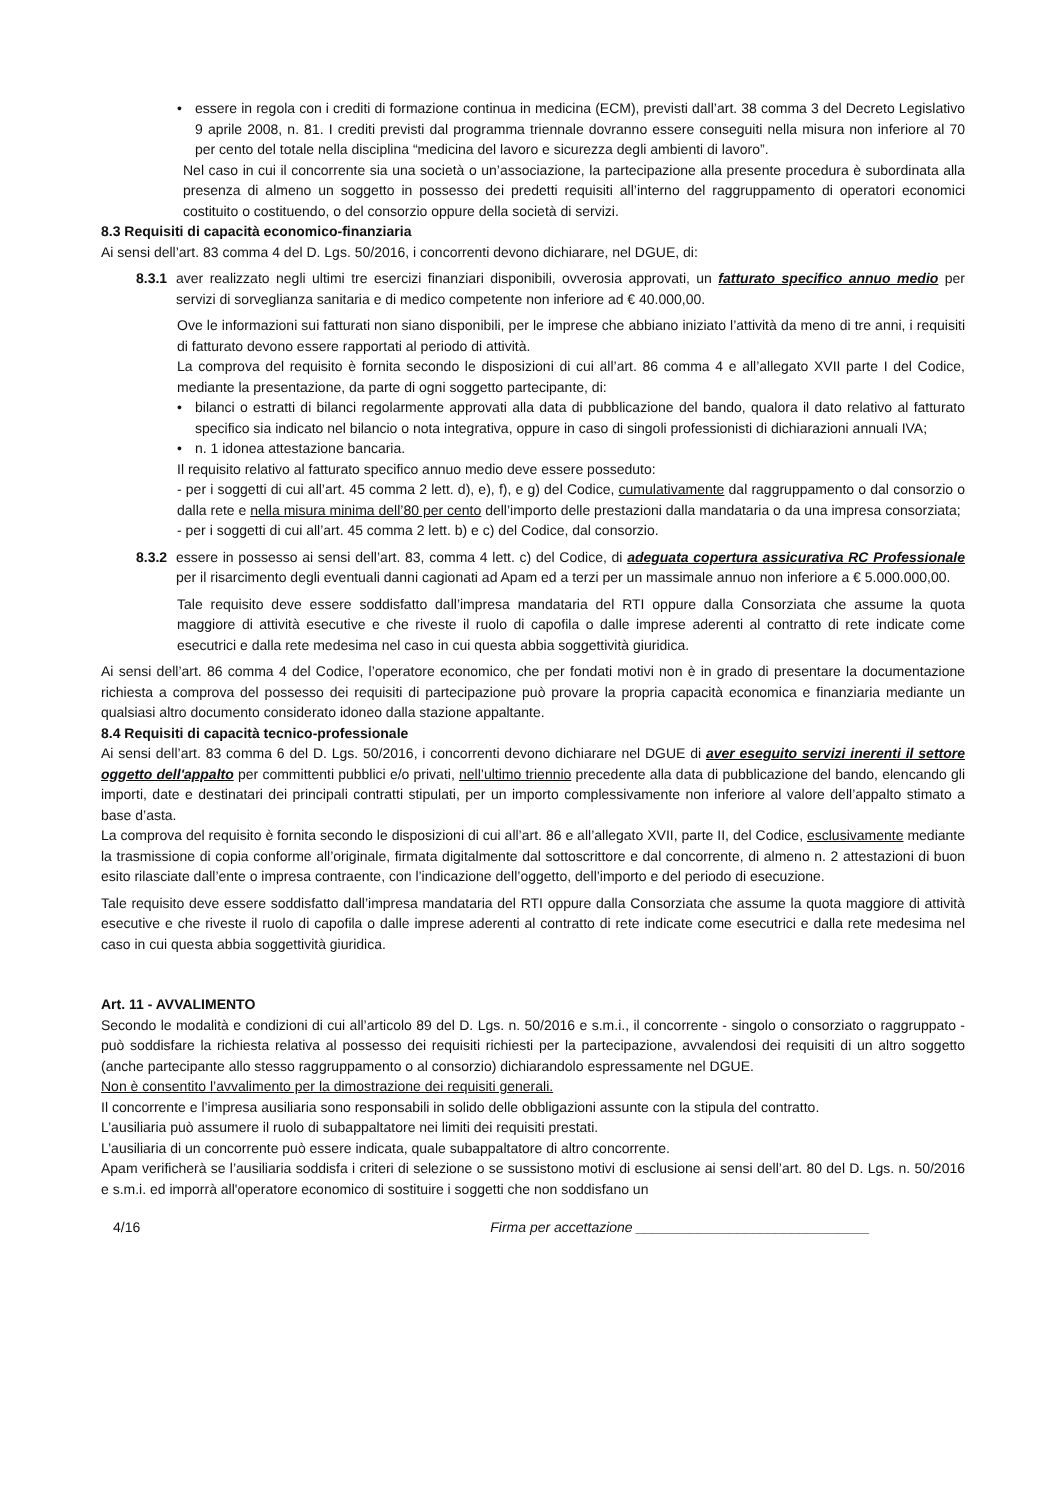• essere in regola con i crediti di formazione continua in medicina (ECM), previsti dall’art. 38 comma 3 del Decreto Legislativo 9 aprile 2008, n. 81. I crediti previsti dal programma triennale dovranno essere conseguiti nella misura non inferiore al 70 per cento del totale nella disciplina “medicina del lavoro e sicurezza degli ambienti di lavoro”.
Nel caso in cui il concorrente sia una società o un’associazione, la partecipazione alla presente procedura è subordinata alla presenza di almeno un soggetto in possesso dei predetti requisiti all’interno del raggruppamento di operatori economici costituito o costituendo, o del consorzio oppure della società di servizi.
8.3 Requisiti di capacità economico-finanziaria
Ai sensi dell’art. 83 comma 4 del D. Lgs. 50/2016, i concorrenti devono dichiarare, nel DGUE, di:
8.3.1
aver realizzato negli ultimi tre esercizi finanziari disponibili, ovverosia approvati, un fatturato specifico annuo medio per servizi di sorveglianza sanitaria e di medico competente non inferiore ad € 40.000,00.
Ove le informazioni sui fatturati non siano disponibili, per le imprese che abbiano iniziato l’attività da meno di tre anni, i requisiti di fatturato devono essere rapportati al periodo di attività.
La comprova del requisito è fornita secondo le disposizioni di cui all’art. 86 comma 4 e all’allegato XVII parte I del Codice, mediante la presentazione, da parte di ogni soggetto partecipante, di:
• bilanci o estratti di bilanci regolarmente approvati alla data di pubblicazione del bando, qualora il dato relativo al fatturato specifico sia indicato nel bilancio o nota integrativa, oppure in caso di singoli professionisti di dichiarazioni annuali IVA;
• n. 1 idonea attestazione bancaria.
Il requisito relativo al fatturato specifico annuo medio deve essere posseduto:
- per i soggetti di cui all’art. 45 comma 2 lett. d), e), f), e g) del Codice, cumulativamente dal raggruppamento o dal consorzio o dalla rete e nella misura minima dell’80 per cento dell’importo delle prestazioni dalla mandataria o da una impresa consorziata;
- per i soggetti di cui all’art. 45 comma 2 lett. b) e c) del Codice, dal consorzio.
8.3.2
essere in possesso ai sensi dell’art. 83, comma 4 lett. c) del Codice, di adeguata copertura assicurativa RC Professionale per il risarcimento degli eventuali danni cagionati ad Apam ed a terzi per un massimale annuo non inferiore a € 5.000.000,00.
Tale requisito deve essere soddisfatto dall’impresa mandataria del RTI oppure dalla Consorziata che assume la quota maggiore di attività esecutive e che riveste il ruolo di capofila o dalle imprese aderenti al contratto di rete indicate come esecutrici e dalla rete medesima nel caso in cui questa abbia soggettività giuridica.
Ai sensi dell’art. 86 comma 4 del Codice, l’operatore economico, che per fondati motivi non è in grado di presentare la documentazione richiesta a comprova del possesso dei requisiti di partecipazione può provare la propria capacità economica e finanziaria mediante un qualsiasi altro documento considerato idoneo dalla stazione appaltante.
8.4 Requisiti di capacità tecnico-professionale
Ai sensi dell’art. 83 comma 6 del D. Lgs. 50/2016, i concorrenti devono dichiarare nel DGUE di aver eseguito servizi inerenti il settore oggetto dell'appalto per committenti pubblici e/o privati, nell’ultimo triennio precedente alla data di pubblicazione del bando, elencando gli importi, date e destinatari dei principali contratti stipulati, per un importo complessivamente non inferiore al valore dell’appalto stimato a base d’asta.
La comprova del requisito è fornita secondo le disposizioni di cui all’art. 86 e all’allegato XVII, parte II, del Codice, esclusivamente mediante la trasmissione di copia conforme all’originale, firmata digitalmente dal sottoscrittore e dal concorrente, di almeno n. 2 attestazioni di buon esito rilasciate dall’ente o impresa contraente, con l’indicazione dell’oggetto, dell’importo e del periodo di esecuzione.
Tale requisito deve essere soddisfatto dall’impresa mandataria del RTI oppure dalla Consorziata che assume la quota maggiore di attività esecutive e che riveste il ruolo di capofila o dalle imprese aderenti al contratto di rete indicate come esecutrici e dalla rete medesima nel caso in cui questa abbia soggettività giuridica.
Art. 11 - AVVALIMENTO
Secondo le modalità e condizioni di cui all’articolo 89 del D. Lgs. n. 50/2016 e s.m.i., il concorrente - singolo o consorziato o raggruppato - può soddisfare la richiesta relativa al possesso dei requisiti richiesti per la partecipazione, avvalendosi dei requisiti di un altro soggetto (anche partecipante allo stesso raggruppamento o al consorzio) dichiarandolo espressamente nel DGUE.
Non è consentito l’avvalimento per la dimostrazione dei requisiti generali.
Il concorrente e l’impresa ausiliaria sono responsabili in solido delle obbligazioni assunte con la stipula del contratto.
L’ausiliaria può assumere il ruolo di subappaltatore nei limiti dei requisiti prestati.
L’ausiliaria di un concorrente può essere indicata, quale subappaltatore di altro concorrente.
Apam verificherà se l’ausiliaria soddisfa i criteri di selezione o se sussistono motivi di esclusione ai sensi dell’art. 80 del D. Lgs. n. 50/2016 e s.m.i. ed imporrà all'operatore economico di sostituire i soggetti che non soddisfano un
4/16 Firma per accettazione ______________________________